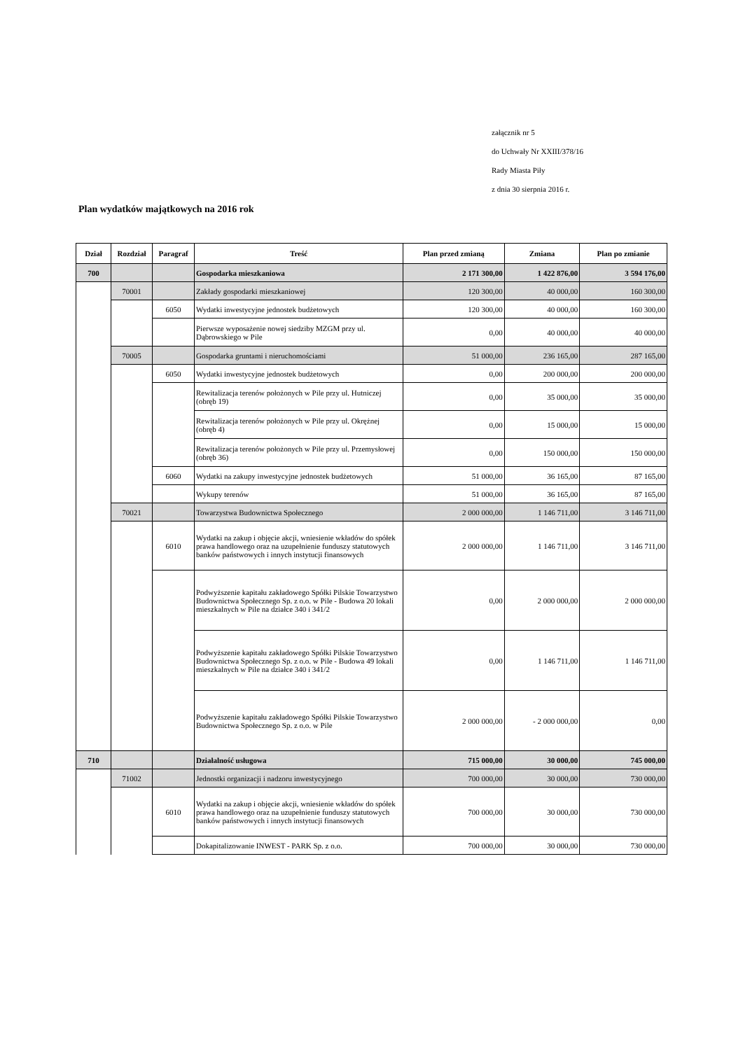załącznik nr 5
do Uchwały Nr XXIII/378/16
Rady Miasta Piły
z dnia 30 sierpnia 2016 r.
Plan wydatków majątkowych na 2016 rok
| Dział | Rozdział | Paragraf | Treść | Plan przed zmianą | Zmiana | Plan po zmianie |
| --- | --- | --- | --- | --- | --- | --- |
| 700 | | | Gospodarka mieszkaniowa | 2 171 300,00 | 1 422 876,00 | 3 594 176,00 |
| | 70001 | | Zakłady gospodarki mieszkaniowej | 120 300,00 | 40 000,00 | 160 300,00 |
| | | 6050 | Wydatki inwestycyjne jednostek budżetowych | 120 300,00 | 40 000,00 | 160 300,00 |
| | | | Pierwsze wyposażenie nowej siedziby MZGM przy ul. Dąbrowskiego w Pile | 0,00 | 40 000,00 | 40 000,00 |
| | 70005 | | Gospodarka gruntami i nieruchomościami | 51 000,00 | 236 165,00 | 287 165,00 |
| | | 6050 | Wydatki inwestycyjne jednostek budżetowych | 0,00 | 200 000,00 | 200 000,00 |
| | | | Rewitalizacja terenów położonych w Pile przy ul. Hutniczej (obręb 19) | 0,00 | 35 000,00 | 35 000,00 |
| | | | Rewitalizacja terenów położonych w Pile przy ul. Okrężnej (obręb 4) | 0,00 | 15 000,00 | 15 000,00 |
| | | | Rewitalizacja terenów położonych w Pile przy ul. Przemysłowej (obręb 36) | 0,00 | 150 000,00 | 150 000,00 |
| | | 6060 | Wydatki na zakupy inwestycyjne jednostek budżetowych | 51 000,00 | 36 165,00 | 87 165,00 |
| | | | Wykupy terenów | 51 000,00 | 36 165,00 | 87 165,00 |
| | 70021 | | Towarzystwa Budownictwa Społecznego | 2 000 000,00 | 1 146 711,00 | 3 146 711,00 |
| | | 6010 | Wydatki na zakup i objęcie akcji, wniesienie wkładów do spółek prawa handlowego oraz na uzupełnienie funduszy statutowych banków państwowych i innych instytucji finansowych | 2 000 000,00 | 1 146 711,00 | 3 146 711,00 |
| | | | Podwyższenie kapitału zakładowego Spółki Pilskie Towarzystwo Budownictwa Społecznego Sp. z o.o. w Pile - Budowa 20 lokali mieszkalnych w Pile na działce 340 i 341/2 | 0,00 | 2 000 000,00 | 2 000 000,00 |
| | | | Podwyższenie kapitału zakładowego Spółki Pilskie Towarzystwo Budownictwa Społecznego Sp. z o.o. w Pile - Budowa 49 lokali mieszkalnych w Pile na działce 340 i 341/2 | 0,00 | 1 146 711,00 | 1 146 711,00 |
| | | | Podwyższenie kapitału zakładowego Spółki Pilskie Towarzystwo Budownictwa Społecznego Sp. z o.o. w Pile | 2 000 000,00 | - 2 000 000,00 | 0,00 |
| 710 | | | Działalność usługowa | 715 000,00 | 30 000,00 | 745 000,00 |
| | 71002 | | Jednostki organizacji i nadzoru inwestycyjnego | 700 000,00 | 30 000,00 | 730 000,00 |
| | | 6010 | Wydatki na zakup i objęcie akcji, wniesienie wkładów do spółek prawa handlowego oraz na uzupełnienie funduszy statutowych banków państwowych i innych instytucji finansowych | 700 000,00 | 30 000,00 | 730 000,00 |
| | | | Dokapitalizowanie INWEST - PARK Sp. z o.o. | 700 000,00 | 30 000,00 | 730 000,00 |